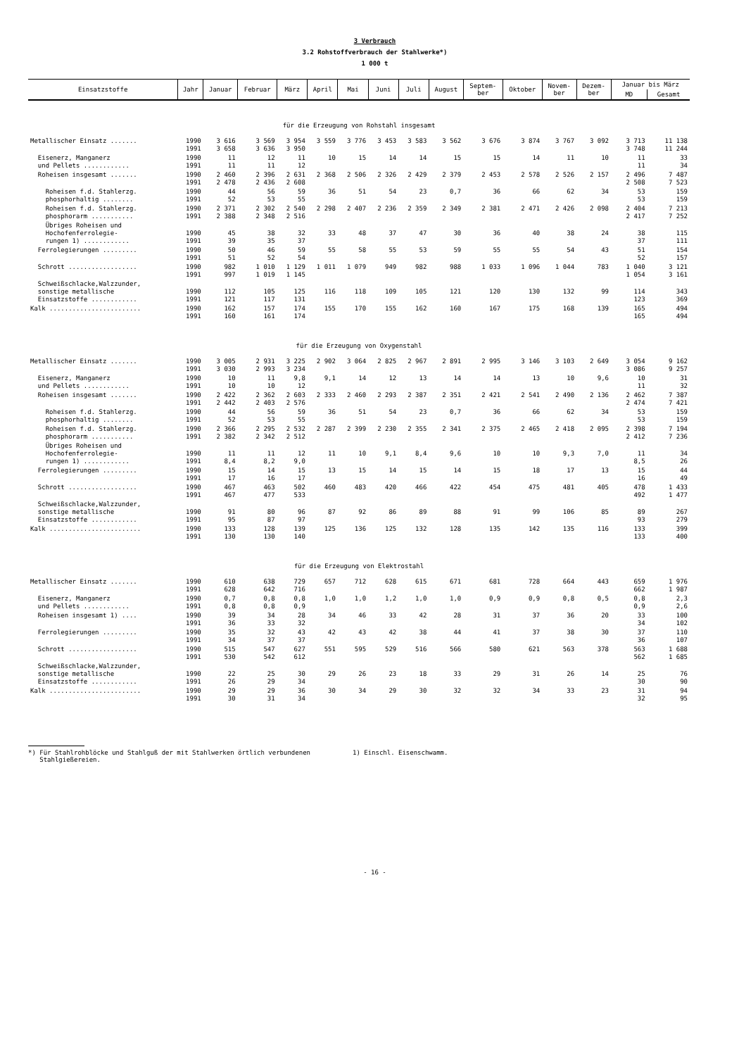3 Verbrauch
3.2 Rohstoffverbrauch der Stahlwerke*)
1 000 t
| Einsatzstoffe | Jahr | Januar | Februar | März | April | Mai | Juni | Juli | August | Septem- ber | Oktober | Novem- ber | Dezem- ber | Januar bis März | |
| --- | --- | --- | --- | --- | --- | --- | --- | --- | --- | --- | --- | --- | --- | --- | --- |
| | | | | | | | | | | | | | | MD | Gesamt |
| für die Erzeugung von Rohstahl insgesamt | | | | | | | | | | | | | | | |
| Metallischer Einsatz ....... | 1990 1991 | 3 616 3 658 | 3 569 3 636 | 3 954 3 950 | 3 559 | 3 776 | 3 453 | 3 583 | 3 562 | 3 676 | 3 874 | 3 767 | 3 092 | 3 713 3 748 | 11 138 11 244 |
| Eisenerz, Manganerz und Pellets ............ | 1990 1991 | 11 11 | 12 11 | 11 12 | 10 | 15 | 14 | 14 | 15 | 15 | 14 | 11 | 10 | 11 11 | 33 34 |
| Roheisen insgesamt ....... | 1990 1991 | 2 460 2 478 | 2 396 2 436 | 2 631 2 608 | 2 368 | 2 506 | 2 326 | 2 429 | 2 379 | 2 453 | 2 578 | 2 526 | 2 157 | 2 496 2 508 | 7 487 7 523 |
| Roheisen f.d. Stahlerzg. phosphorhaltig ........ | 1990 1991 | 44 52 | 56 53 | 59 55 | 36 | 51 | 54 | 23 | 0,7 | 36 | 66 | 62 | 34 | 53 53 | 159 159 |
| Roheisen f.d. Stahlerzg. phosphorarm ........... | 1990 1991 | 2 371 2 388 | 2 302 2 348 | 2 540 2 516 | 2 298 | 2 407 | 2 236 | 2 359 | 2 349 | 2 381 | 2 471 | 2 426 | 2 098 | 2 404 2 417 | 7 213 7 252 |
| Übriges Roheisen und Hochofenferrolegie- rungen 1) ............ | 1990 1991 | 45 39 | 38 35 | 32 37 | 33 | 48 | 37 | 47 | 30 | 36 | 40 | 38 | 24 | 38 37 | 115 111 |
| Ferrolegierungen ......... | 1990 1991 | 50 51 | 46 52 | 59 54 | 55 | 58 | 55 | 53 | 59 | 55 | 55 | 54 | 43 | 51 52 | 154 157 |
| Schrott .................. | 1990 1991 | 982 997 | 1 010 1 019 | 1 129 1 145 | 1 011 | 1 079 | 949 | 982 | 988 | 1 033 | 1 096 | 1 044 | 783 | 1 040 1 054 | 3 121 3 161 |
| Schweißschlacke,Walzzunder, sonstige metallische Einsatzstoffe ............ | 1990 1991 | 112 121 | 105 117 | 125 131 | 116 | 118 | 109 | 105 | 121 | 120 | 130 | 132 | 99 | 114 123 | 343 369 |
| Kalk ........................ | 1990 1991 | 162 160 | 157 161 | 174 174 | 155 | 170 | 155 | 162 | 160 | 167 | 175 | 168 | 139 | 165 165 | 494 494 |
| für die Erzeugung von Oxygenstahl | | | | | | | | | | | | | | | |
| Metallischer Einsatz ....... | 1990 1991 | 3 005 3 030 | 2 931 2 993 | 3 225 3 234 | 2 902 | 3 064 | 2 825 | 2 967 | 2 891 | 2 995 | 3 146 | 3 103 | 2 649 | 3 054 3 086 | 9 162 9 257 |
| Eisenerz, Manganerz und Pellets ............ | 1990 1991 | 10 10 | 11 10 | 9,8 12 | 9,1 | 14 | 12 | 13 | 14 | 14 | 13 | 10 | 9,6 | 10 11 | 31 32 |
| Roheisen insgesamt ....... | 1990 1991 | 2 422 2 442 | 2 362 2 403 | 2 603 2 576 | 2 333 | 2 460 | 2 293 | 2 387 | 2 351 | 2 421 | 2 541 | 2 490 | 2 136 | 2 462 2 474 | 7 387 7 421 |
| Roheisen f.d. Stahlerzg. phosphorhaltig ........ | 1990 1991 | 44 52 | 56 53 | 59 55 | 36 | 51 | 54 | 23 | 0,7 | 36 | 66 | 62 | 34 | 53 53 | 159 159 |
| Roheisen f.d. Stahlerzg. phosphorarm ........... | 1990 1991 | 2 366 2 382 | 2 295 2 342 | 2 532 2 512 | 2 287 | 2 399 | 2 230 | 2 355 | 2 341 | 2 375 | 2 465 | 2 418 | 2 095 | 2 398 2 412 | 7 194 7 236 |
| Übriges Roheisen und Hochofenferrolegie- rungen 1) ............ | 1990 1991 | 11 8,4 | 11 8,2 | 12 9,0 | 11 | 10 | 9,1 | 8,4 | 9,6 | 10 | 10 | 9,3 | 7,0 | 11 8,5 | 34 26 |
| Ferrolegierungen ......... | 1990 1991 | 15 17 | 14 16 | 15 17 | 13 | 15 | 14 | 15 | 14 | 15 | 18 | 17 | 13 | 15 16 | 44 49 |
| Schrott .................. | 1990 1991 | 467 467 | 463 477 | 502 533 | 460 | 483 | 420 | 466 | 422 | 454 | 475 | 481 | 405 | 478 492 | 1 433 1 477 |
| Schweißschlacke,Walzzunder, sonstige metallische Einsatzstoffe ............ | 1990 1991 | 91 95 | 80 87 | 96 97 | 87 | 92 | 86 | 89 | 88 | 91 | 99 | 106 | 85 | 89 93 | 267 279 |
| Kalk ........................ | 1990 1991 | 133 130 | 128 130 | 139 140 | 125 | 136 | 125 | 132 | 128 | 135 | 142 | 135 | 116 | 133 133 | 399 400 |
| für die Erzeugung von Elektrostahl | | | | | | | | | | | | | | | |
| Metallischer Einsatz ....... | 1990 1991 | 610 628 | 638 642 | 729 716 | 657 | 712 | 628 | 615 | 671 | 681 | 728 | 664 | 443 | 659 662 | 1 976 1 987 |
| Eisenerz, Manganerz und Pellets ............ | 1990 1991 | 0,7 0,8 | 0,8 0,8 | 0,8 0,9 | 1,0 | 1,0 | 1,2 | 1,0 | 1,0 | 0,9 | 0,9 | 0,8 | 0,5 | 0,8 0,9 | 2,3 2,6 |
| Roheisen insgesamt 1) .... | 1990 1991 | 39 36 | 34 33 | 28 32 | 34 | 46 | 33 | 42 | 28 | 31 | 37 | 36 | 20 | 33 34 | 100 102 |
| Ferrolegierungen ......... | 1990 1991 | 35 34 | 32 37 | 43 37 | 42 | 43 | 42 | 38 | 44 | 41 | 37 | 38 | 30 | 37 36 | 110 107 |
| Schrott .................. | 1990 1991 | 515 530 | 547 542 | 627 612 | 551 | 595 | 529 | 516 | 566 | 580 | 621 | 563 | 378 | 563 562 | 1 688 1 685 |
| Schweißschlacke,Walzzunder, sonstige metallische Einsatzstoffe ............ | 1990 1991 | 22 26 | 25 29 | 30 34 | 29 | 26 | 23 | 18 | 33 | 29 | 31 | 26 | 14 | 25 30 | 76 90 |
| Kalk ........................ | 1990 1991 | 29 30 | 29 31 | 36 34 | 30 | 34 | 29 | 30 | 32 | 32 | 34 | 33 | 23 | 31 32 | 94 95 |
*) Für Stahlrohblöcke und Stahlguß der mit Stahlwerken örtlich verbundenen
Stahlgießereien.
1) Einschl. Eisenschwamm.
- 16 -